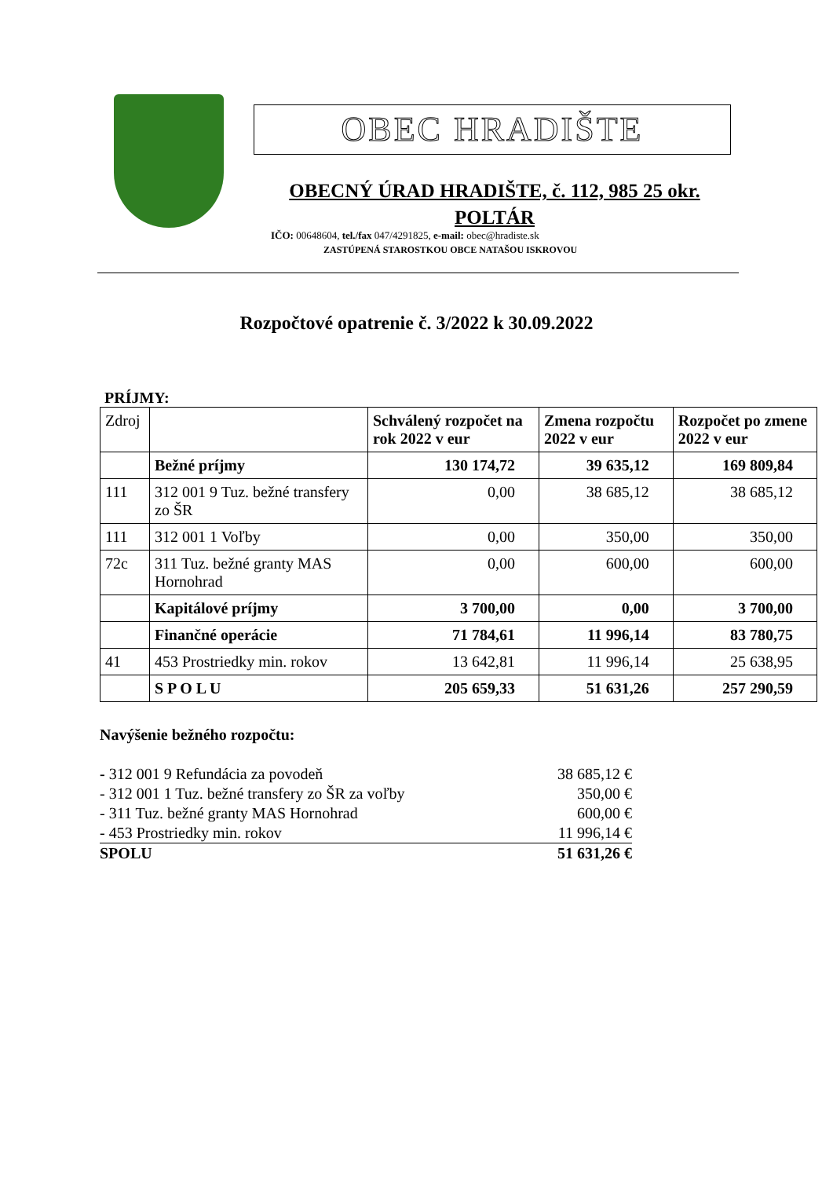OBEC HRADIŠTE
OBECNÝ ÚRAD HRADIŠTE, č. 112, 985 25 okr. POLTÁR
IČO: 00648604, tel./fax 047/4291825, e-mail: obec@hradiste.sk
ZASTÚPENÁ STAROSTKOU OBCE NATAŠOU ISKROVOU
Rozpočtové opatrenie č. 3/2022 k 30.09.2022
PRÍJMY:
| Zdroj | | Schválený rozpočet na rok 2022 v eur | Zmena rozpočtu 2022 v eur | Rozpočet po zmene 2022 v eur |
| | Bežné príjmy | 130 174,72 | 39 635,12 | 169 809,84 |
| 111 | 312 001 9 Tuz. bežné transfery zo ŠR | 0,00 | 38 685,12 | 38 685,12 |
| 111 | 312 001 1 Voľby | 0,00 | 350,00 | 350,00 |
| 72c | 311 Tuz. bežné granty MAS Hornohrad | 0,00 | 600,00 | 600,00 |
| | Kapitálové príjmy | 3 700,00 | 0,00 | 3 700,00 |
| | Finančné operácie | 71 784,61 | 11 996,14 | 83 780,75 |
| 41 | 453 Prostriedky min. rokov | 13 642,81 | 11 996,14 | 25 638,95 |
| | S P O L U | 205 659,33 | 51 631,26 | 257 290,59 |
Navýšenie bežného rozpočtu:
- 312 001 9 Refundácia za povodeň 38 685,12 €
- 312 001 1 Tuz. bežné transfery zo ŠR za voľby 350,00 €
- 311 Tuz. bežné granty MAS Hornohrad 600,00 €
- 453 Prostriedky min. rokov 11 996,14 €
SPOLU 51 631,26 €